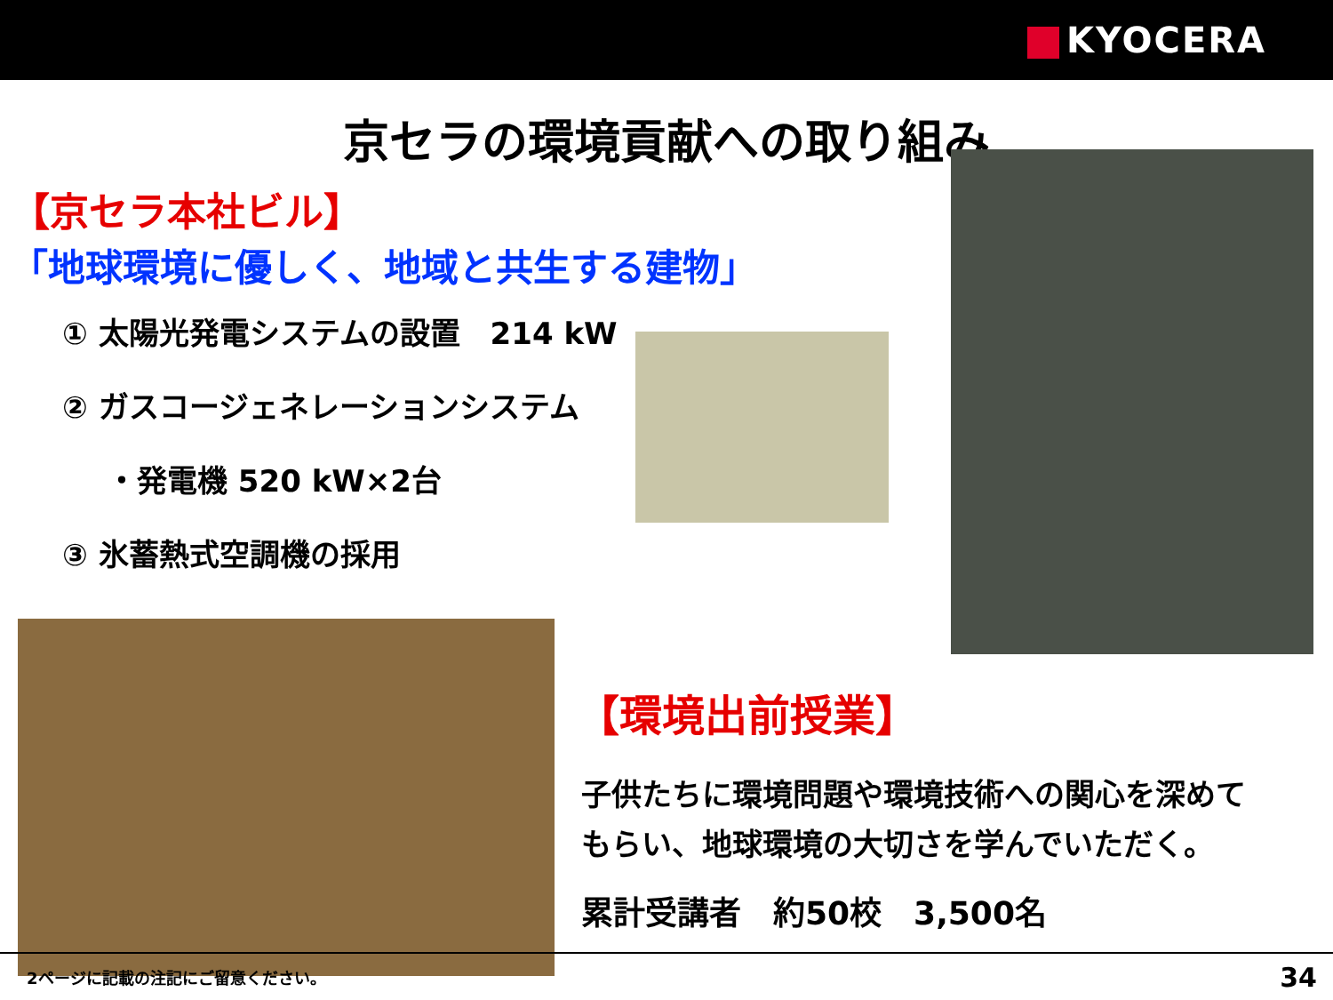KYOCERA
京セラの環境貢献への取り組み
【京セラ本社ビル】
「地球環境に優しく、地域と共生する建物」
① 太陽光発電システムの設置　214 kW
② ガスコージェネレーションシステム
・発電機 520 kW×2台
③ 氷蓄熱式空調機の採用
【環境出前授業】
子供たちに環境問題や環境技術への関心を深めて
もらい、地球環境の大切さを学んでいただく。
累計受講者　約50校　3,500名
2ページに記載の注記にご留意ください。 34